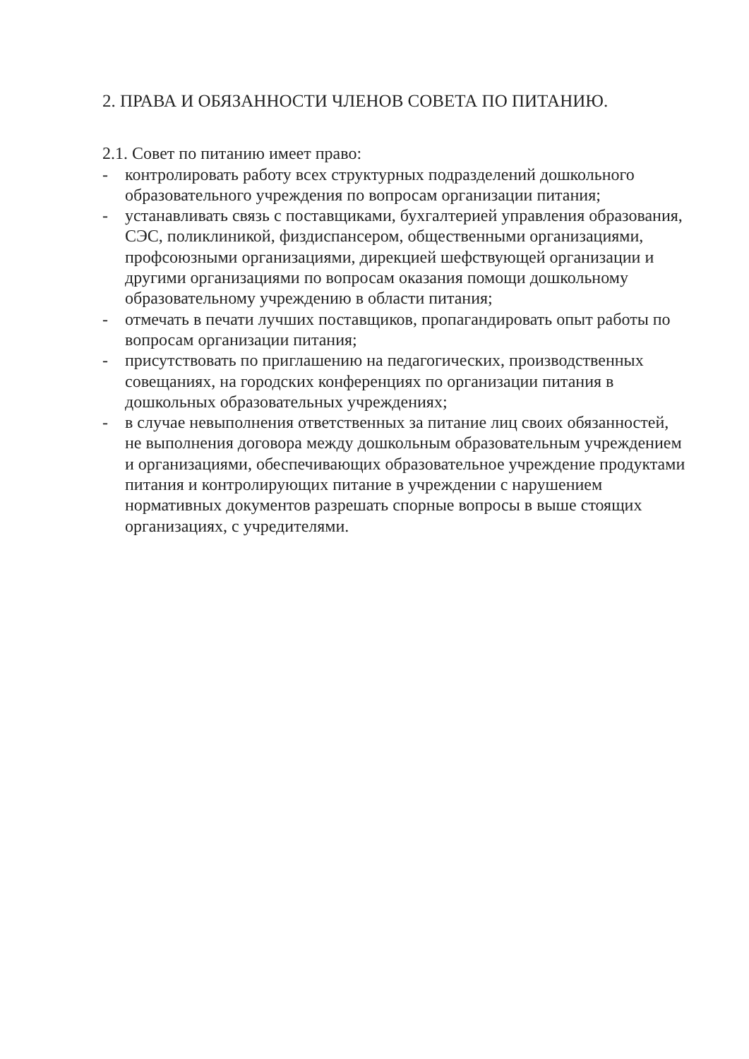2. ПРАВА И ОБЯЗАННОСТИ ЧЛЕНОВ СОВЕТА ПО ПИТАНИЮ.
2.1. Совет по питанию имеет право:
- контролировать работу всех структурных подразделений дошкольного образовательного учреждения по вопросам организации питания;
- устанавливать связь с поставщиками, бухгалтерией управления образования, СЭС, поликлиникой, физдиспансером, общественными организациями, профсоюзными организациями, дирекцией шефствующей организации и другими организациями по вопросам оказания помощи дошкольному образовательному учреждению в области питания;
- отмечать в печати лучших поставщиков, пропагандировать опыт работы по вопросам организации питания;
- присутствовать по приглашению на педагогических, производственных совещаниях, на городских конференциях по организации питания в дошкольных образовательных учреждениях;
- в случае невыполнения ответственных за питание лиц своих обязанностей, не выполнения договора между дошкольным образовательным учреждением и организациями, обеспечивающих образовательное учреждение продуктами питания и контролирующих питание в учреждении с нарушением нормативных документов разрешать спорные вопросы в выше стоящих организациях, с учредителями.